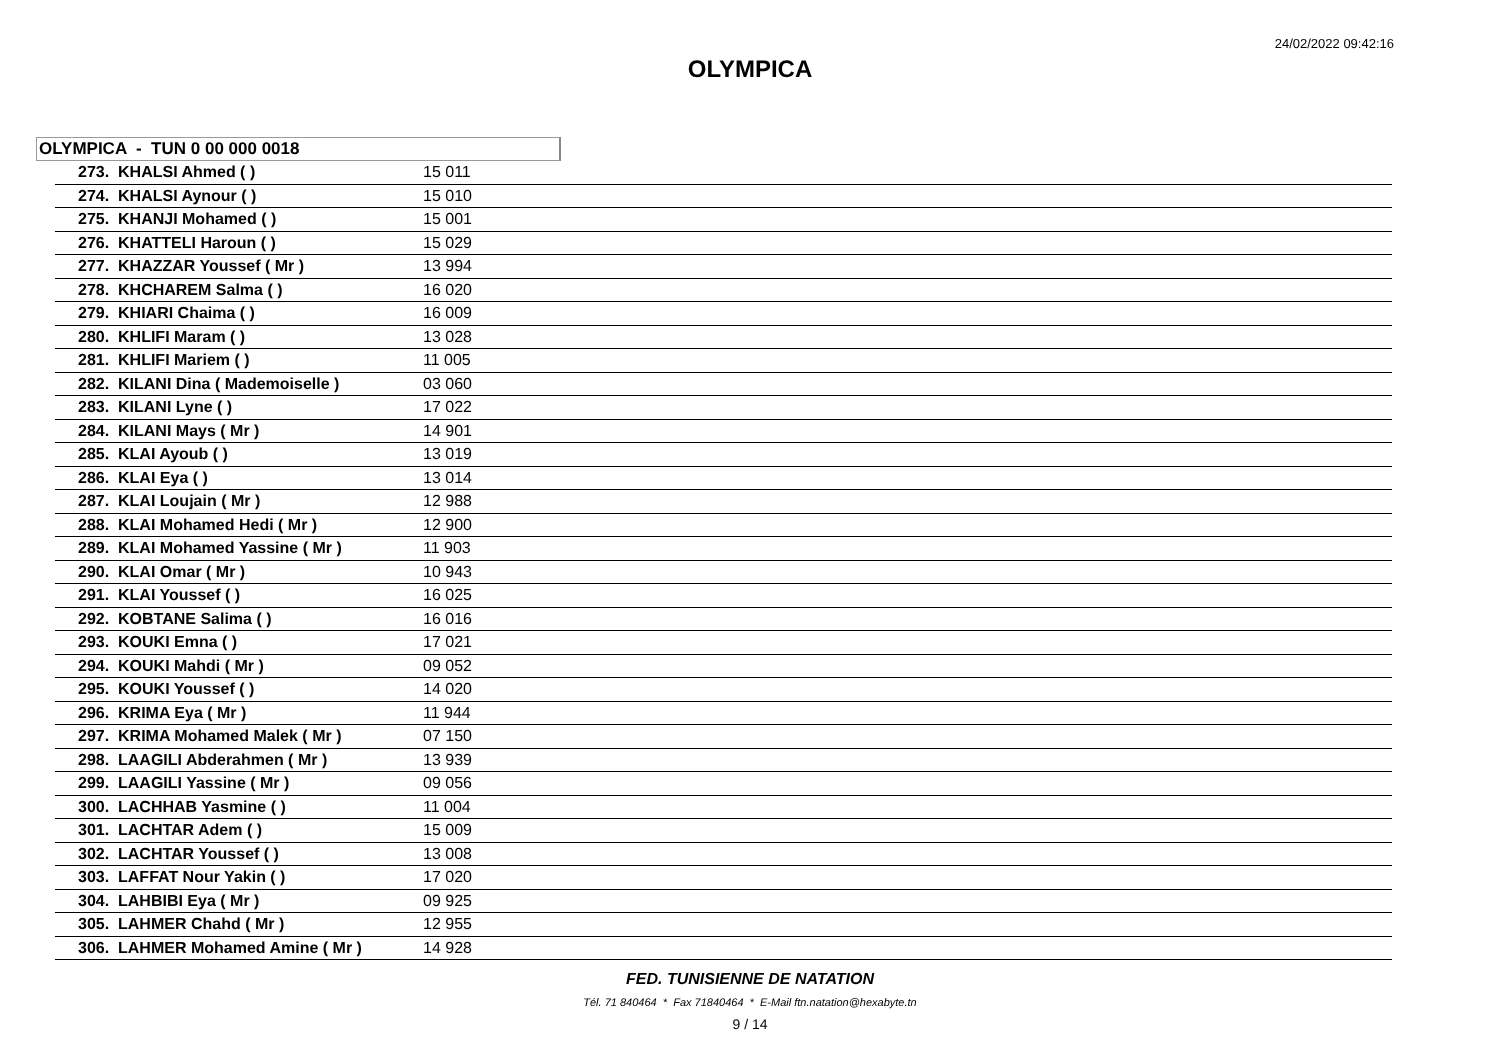24/02/2022 09:42:16
OLYMPICA
OLYMPICA - TUN 0 00 000 0018
| 273. KHALSI Ahmed ( ) | 15 011 | |
| 274. KHALSI Aynour ( ) | 15 010 | |
| 275. KHANJI Mohamed ( ) | 15 001 | |
| 276. KHATTELI Haroun ( ) | 15 029 | |
| 277. KHAZZAR Youssef ( Mr ) | 13 994 | |
| 278. KHCHAREM Salma ( ) | 16 020 | |
| 279. KHIARI Chaima ( ) | 16 009 | |
| 280. KHLIFI Maram ( ) | 13 028 | |
| 281. KHLIFI Mariem ( ) | 11 005 | |
| 282. KILANI Dina ( Mademoiselle ) | 03 060 | |
| 283. KILANI Lyne ( ) | 17 022 | |
| 284. KILANI Mays ( Mr ) | 14 901 | |
| 285. KLAI Ayoub ( ) | 13 019 | |
| 286. KLAI Eya ( ) | 13 014 | |
| 287. KLAI Loujain ( Mr ) | 12 988 | |
| 288. KLAI Mohamed Hedi ( Mr ) | 12 900 | |
| 289. KLAI Mohamed Yassine ( Mr ) | 11 903 | |
| 290. KLAI Omar ( Mr ) | 10 943 | |
| 291. KLAI Youssef ( ) | 16 025 | |
| 292. KOBTANE Salima ( ) | 16 016 | |
| 293. KOUKI Emna ( ) | 17 021 | |
| 294. KOUKI Mahdi ( Mr ) | 09 052 | |
| 295. KOUKI Youssef ( ) | 14 020 | |
| 296. KRIMA Eya ( Mr ) | 11 944 | |
| 297. KRIMA Mohamed Malek ( Mr ) | 07 150 | |
| 298. LAAGILI Abderahmen ( Mr ) | 13 939 | |
| 299. LAAGILI Yassine ( Mr ) | 09 056 | |
| 300. LACHHAB Yasmine ( ) | 11 004 | |
| 301. LACHTAR Adem ( ) | 15 009 | |
| 302. LACHTAR Youssef ( ) | 13 008 | |
| 303. LAFFAT Nour Yakin ( ) | 17 020 | |
| 304. LAHBIBI Eya ( Mr ) | 09 925 | |
| 305. LAHMER Chahd ( Mr ) | 12 955 | |
| 306. LAHMER Mohamed Amine ( Mr ) | 14 928 | |
FED. TUNISIENNE DE NATATION
Tél. 71 840464 * Fax 71840464 * E-Mail ftn.natation@hexabyte.tn
9 / 14